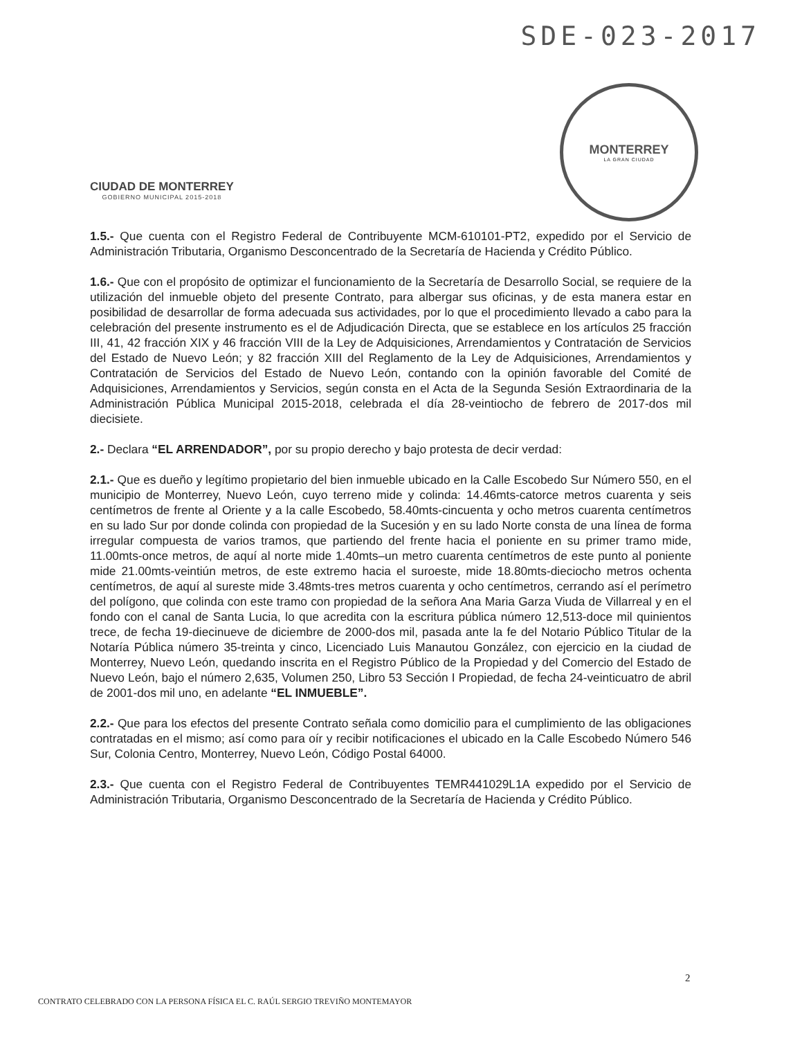SDE-023-2017
CIUDAD DE MONTERREY
GOBIERNO MUNICIPAL 2015-2018
MONTERREY
LA GRAN CIUDAD
1.5.- Que cuenta con el Registro Federal de Contribuyente MCM-610101-PT2, expedido por el Servicio de Administración Tributaria, Organismo Desconcentrado de la Secretaría de Hacienda y Crédito Público.
1.6.- Que con el propósito de optimizar el funcionamiento de la Secretaría de Desarrollo Social, se requiere de la utilización del inmueble objeto del presente Contrato, para albergar sus oficinas, y de esta manera estar en posibilidad de desarrollar de forma adecuada sus actividades, por lo que el procedimiento llevado a cabo para la celebración del presente instrumento es el de Adjudicación Directa, que se establece en los artículos 25 fracción III, 41, 42 fracción XIX y 46 fracción VIII de la Ley de Adquisiciones, Arrendamientos y Contratación de Servicios del Estado de Nuevo León; y 82 fracción XIII del Reglamento de la Ley de Adquisiciones, Arrendamientos y Contratación de Servicios del Estado de Nuevo León, contando con la opinión favorable del Comité de Adquisiciones, Arrendamientos y Servicios, según consta en el Acta de la Segunda Sesión Extraordinaria de la Administración Pública Municipal 2015-2018, celebrada el día 28-veintiocho de febrero de 2017-dos mil diecisiete.
2.- Declara “EL ARRENDADOR”, por su propio derecho y bajo protesta de decir verdad:
2.1.- Que es dueño y legítimo propietario del bien inmueble ubicado en la Calle Escobedo Sur Número 550, en el municipio de Monterrey, Nuevo León, cuyo terreno mide y colinda: 14.46mts-catorce metros cuarenta y seis centímetros de frente al Oriente y a la calle Escobedo, 58.40mts-cincuenta y ocho metros cuarenta centímetros en su lado Sur por donde colinda con propiedad de la Sucesión y en su lado Norte consta de una línea de forma irregular compuesta de varios tramos, que partiendo del frente hacia el poniente en su primer tramo mide, 11.00mts-once metros, de aquí al norte mide 1.40mts–un metro cuarenta centímetros de este punto al poniente mide 21.00mts-veintiún metros, de este extremo hacia el suroeste, mide 18.80mts-dieciocho metros ochenta centímetros, de aquí al sureste mide 3.48mts-tres metros cuarenta y ocho centímetros, cerrando así el perímetro del polígono, que colinda con este tramo con propiedad de la señora Ana Maria Garza Viuda de Villarreal y en el fondo con el canal de Santa Lucia, lo que acredita con la escritura pública número 12,513-doce mil quinientos trece, de fecha 19-diecinueve de diciembre de 2000-dos mil, pasada ante la fe del Notario Público Titular de la Notaría Pública número 35-treinta y cinco, Licenciado Luis Manautou González, con ejercicio en la ciudad de Monterrey, Nuevo León, quedando inscrita en el Registro Público de la Propiedad y del Comercio del Estado de Nuevo León, bajo el número 2,635, Volumen 250, Libro 53 Sección I Propiedad, de fecha 24-veinticuatro de abril de 2001-dos mil uno, en adelante “EL INMUEBLE”.
2.2.- Que para los efectos del presente Contrato señala como domicilio para el cumplimiento de las obligaciones contratadas en el mismo; así como para oír y recibir notificaciones el ubicado en la Calle Escobedo Número 546 Sur, Colonia Centro, Monterrey, Nuevo León, Código Postal 64000.
2.3.- Que cuenta con el Registro Federal de Contribuyentes TEMR441029L1A expedido por el Servicio de Administración Tributaria, Organismo Desconcentrado de la Secretaría de Hacienda y Crédito Público.
2
CONTRATO CELEBRADO CON LA PERSONA FÍSICA EL C. RAÚL SERGIO TREVIÑO MONTEMAYOR